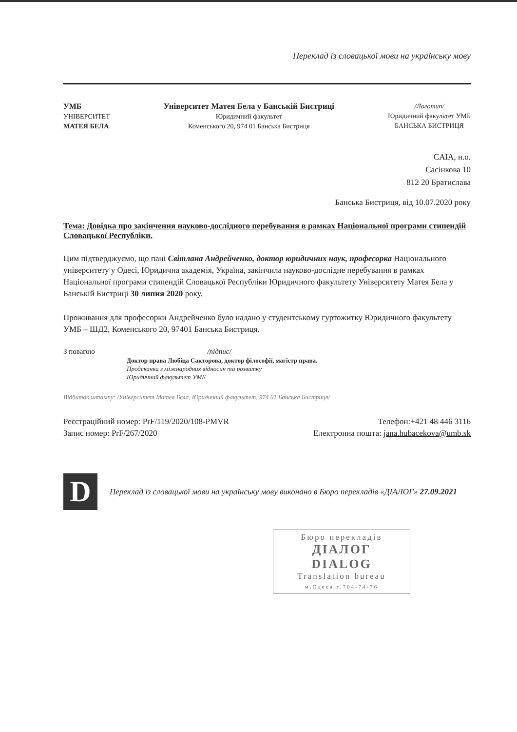Переклад із словацької мови на українську мову
УМБ
УНІВЕРСИТЕТ
МАТЕЯ БЕЛА
Університет Матея Бела у Банській Бистриці
Юридичний факультет
Коменського 20, 974 01 Банська Бистриця
/Логотип/
Юридичний факультет УМБ
БАНСЬКА БИСТРИЦЯ
CAIA, н.о.
Сасінкова 10
812 20 Братислава
Банська Бистриця, від 10.07.2020 року
Тема: Довідка про закінчення науково-дослідного перебування в рамках Національної програми стипендій Словацької Республіки.
Цим підтверджуємо, що пані Світлана Андрейченко, доктор юридичних наук, професорка Національного університету у Одесі, Юридична академія, Україна, закінчила науково-дослідне перебування в рамках Національної програми стипендій Словацької Республіки Юридичного факультету Університету Матея Бела у Банській Бистриці 30 липня 2020 року.
Проживання для професорки Андрейченко було надано у студентському гуртожитку Юридичного факультету УМБ – ШД2, Коменського 20, 97401 Банська Бистриця.
З повагою /підпис/
Доктор права Любіца Сакторова, доктор філософії, магістр права.
Продеканка з міжнародних відносин та розвитку
Юридичний факультет УМБ
Відбиток штампу: /Університет Матея Бела, Юридичний факультет, 974 01 Банська Бистриця/
Реєстраційний номер: PrF/119/2020/108-PMVR
Запис номер: PrF/267/2020
Телефон:+421 48 446 3116
Електронна пошта: jana.hubacekova@umb.sk
D
Переклад із словацької мови на українську мову виконано в Бюро перекладів «ДІАЛОГ» 27.09.2021
Бюро перекладів
ДІАЛОГ
DIALOG
Translation bureau
м.Одеса т.704-74-76